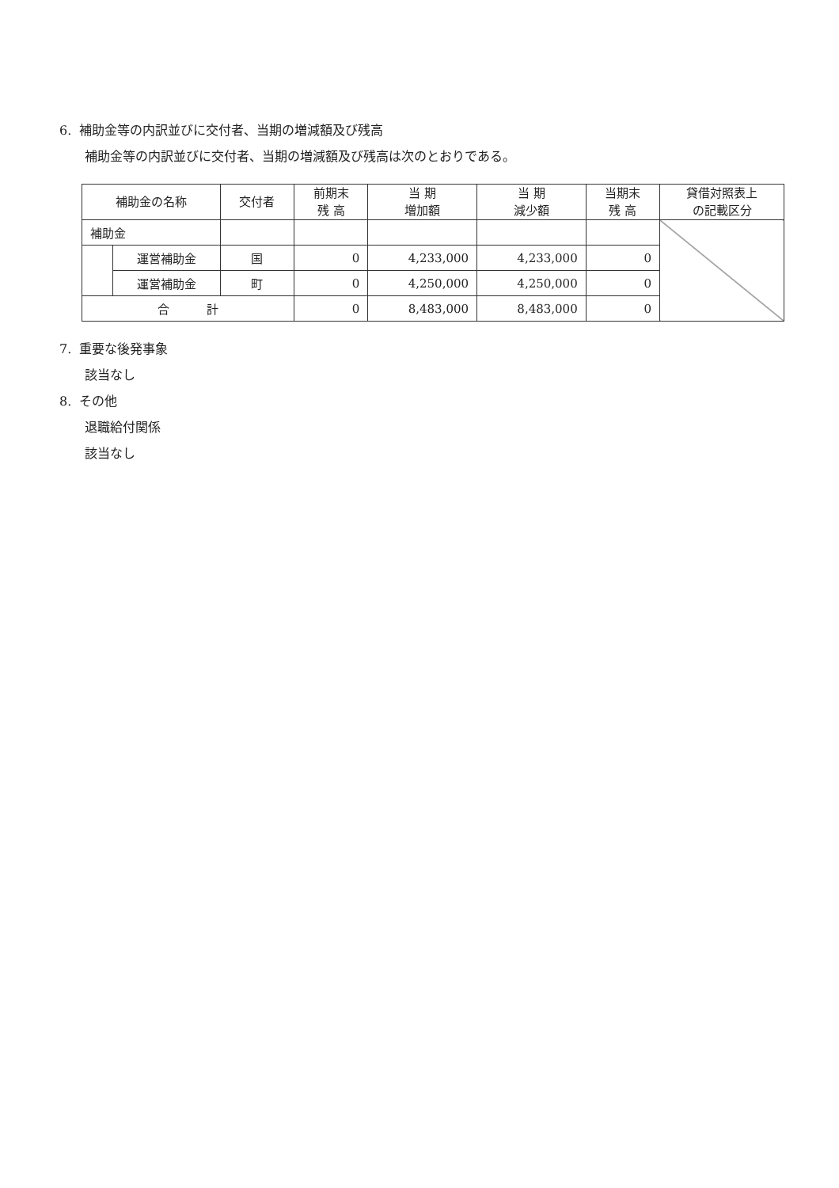6. 補助金等の内訳並びに交付者、当期の増減額及び残高
補助金等の内訳並びに交付者、当期の増減額及び残高は次のとおりである。
| 補助金の名称 | | 交付者 | 前期末 残 高 | 当 期 増加額 | 当 期 減少額 | 当期末 残 高 | 貸借対照表上 の記載区分 |
| --- | --- | --- | --- | --- | --- | --- | --- |
| 補助金 | | | | | | | |
| | 運営補助金 | 国 | 0 | 4,233,000 | 4,233,000 | 0 | |
| | 運営補助金 | 町 | 0 | 4,250,000 | 4,250,000 | 0 | |
| 合 計 | | | 0 | 8,483,000 | 8,483,000 | 0 | |
7. 重要な後発事象
該当なし
8. その他
退職給付関係
該当なし